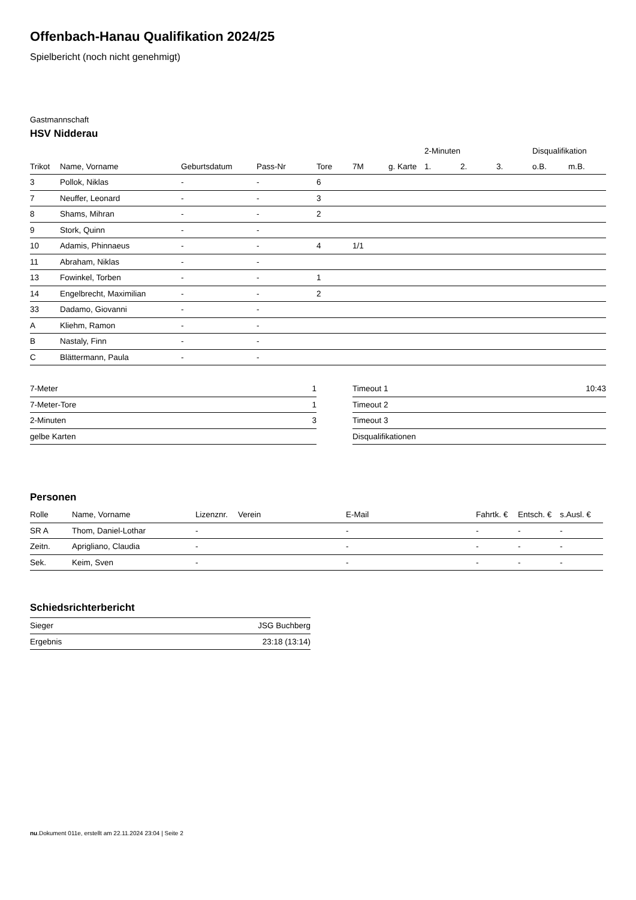Offenbach-Hanau Qualifikation 2024/25
Spielbericht (noch nicht genehmigt)
Gastmannschaft
HSV Nidderau
| | | | | | | | | 2-Minuten | | | Disqualifikation | |
| --- | --- | --- | --- | --- | --- | --- | --- | --- | --- | --- | --- | --- |
| Trikot | Name, Vorname | Geburtsdatum | Pass-Nr | Tore | 7M | g. Karte | | 1. | 2. | 3. | o.B. | m.B. |
| 3 | Pollok, Niklas | - | - | 6 | | | | | | | | |
| 7 | Neuffer, Leonard | - | - | 3 | | | | | | | | |
| 8 | Shams, Mihran | - | - | 2 | | | | | | | | |
| 9 | Stork, Quinn | - | - | | | | | | | | | |
| 10 | Adamis, Phinnaeus | - | - | 4 | 1/1 | | | | | | | |
| 11 | Abraham, Niklas | - | - | | | | | | | | | |
| 13 | Fowinkel, Torben | - | - | 1 | | | | | | | | |
| 14 | Engelbrecht, Maximilian | - | - | 2 | | | | | | | | |
| 33 | Dadamo, Giovanni | - | - | | | | | | | | | |
| A | Kliehm, Ramon | - | - | | | | | | | | | |
| B | Nastaly, Finn | - | - | | | | | | | | | |
| C | Blättermann, Paula | - | - | | | | | | | | | |
| 7-Meter | 1 |
| 7-Meter-Tore | 1 |
| 2-Minuten | 3 |
| gelbe Karten | |
| Timeout 1 | 10:43 |
| Timeout 2 | |
| Timeout 3 | |
| Disqualifikationen | |
Personen
| Rolle | Name, Vorname | Lizenznr. | Verein | E-Mail | Fahrtk. € | Entsch. € | s.Ausl. € |
| --- | --- | --- | --- | --- | --- | --- | --- |
| SR A | Thom, Daniel-Lothar | - | | - | - | - | - |
| Zeitn. | Aprigliano, Claudia | - | | - | - | - | - |
| Sek. | Keim, Sven | - | | - | - | - | - |
Schiedsrichterbericht
| Sieger | JSG Buchberg |
| Ergebnis | 23:18 (13:14) |
nu.Dokument 011e, erstellt am 22.11.2024 23:04 | Seite 2